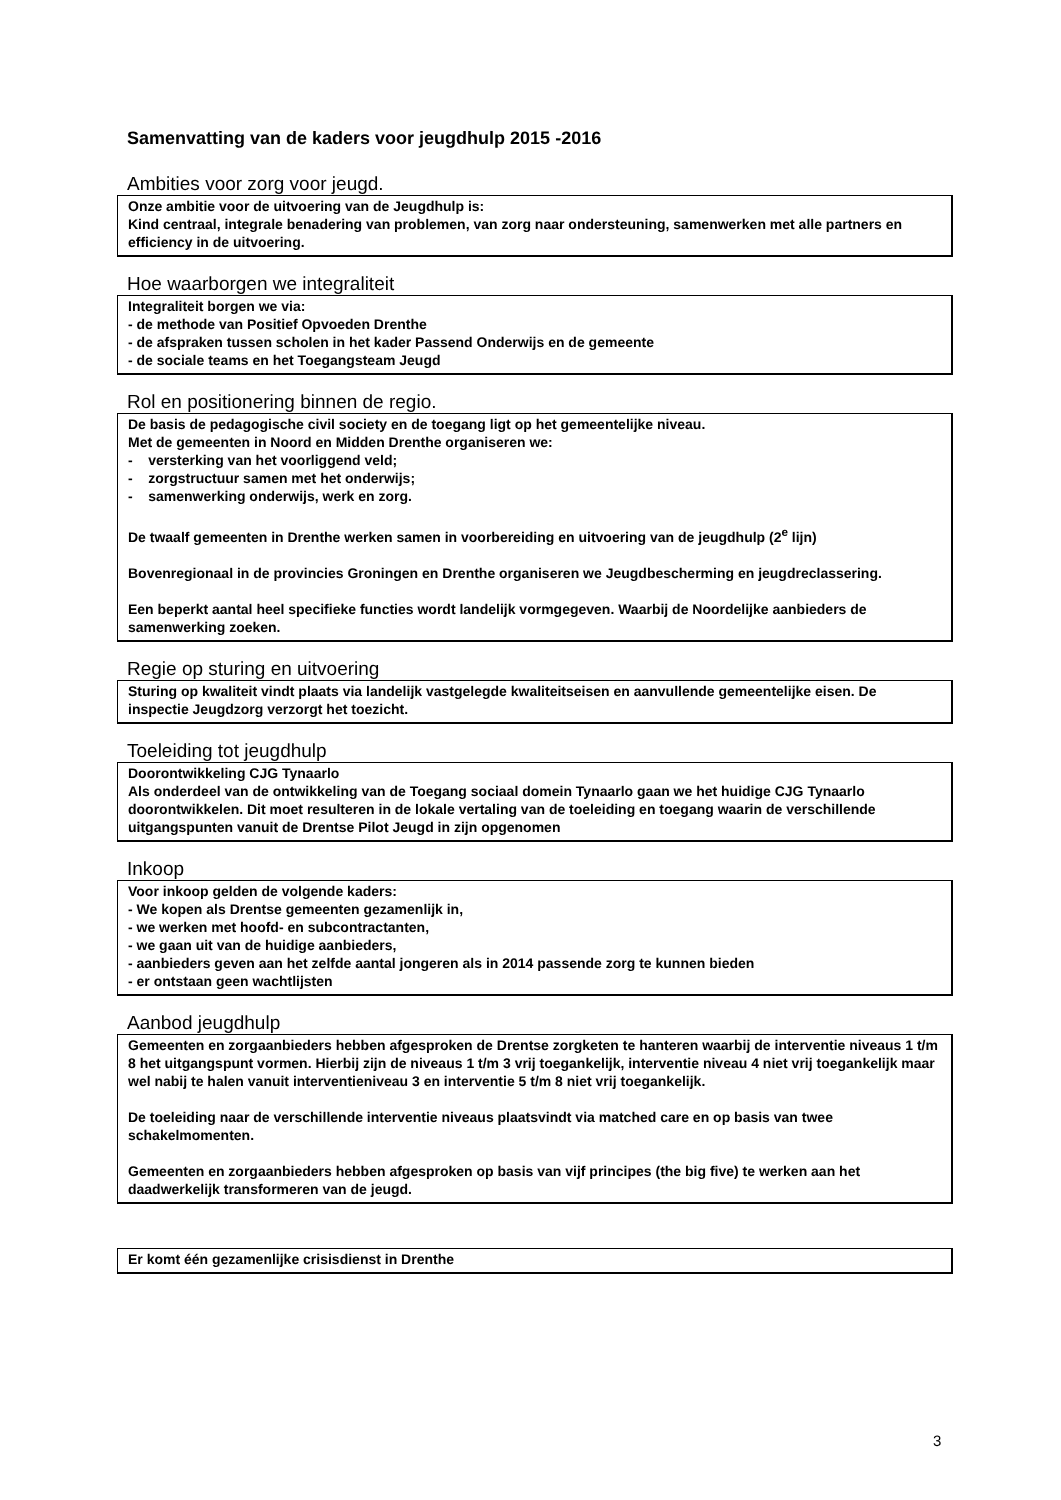Samenvatting van de kaders voor jeugdhulp 2015 -2016
Ambities voor zorg voor jeugd.
Onze ambitie voor de uitvoering van de Jeugdhulp is:
Kind centraal, integrale benadering van problemen, van zorg naar ondersteuning, samenwerken met alle partners en efficiency in de uitvoering.
Hoe waarborgen we integraliteit
Integraliteit borgen we via:
- de methode van Positief Opvoeden Drenthe
- de afspraken tussen scholen in het kader Passend Onderwijs en de gemeente
- de sociale teams en het Toegangsteam Jeugd
Rol en positionering binnen de regio.
De basis de pedagogische civil society en de toegang ligt op het gemeentelijke niveau.
Met de gemeenten in Noord en Midden Drenthe organiseren we:
- versterking van het voorliggend veld;
- zorgstructuur samen met het onderwijs;
- samenwerking onderwijs, werk en zorg.
De twaalf gemeenten in Drenthe werken samen in voorbereiding en uitvoering van de jeugdhulp (2<sup>e</sup> lijn)
Bovenregionaal in de provincies Groningen en Drenthe organiseren we Jeugdbescherming en jeugdreclassering.
Een beperkt aantal heel specifieke functies wordt landelijk vormgegeven. Waarbij de Noordelijke aanbieders de samenwerking zoeken.
Regie op sturing en uitvoering
Sturing op kwaliteit vindt plaats via landelijk vastgelegde kwaliteitseisen en aanvullende gemeentelijke eisen. De inspectie Jeugdzorg verzorgt het toezicht.
Toeleiding tot jeugdhulp
Doorontwikkeling CJG Tynaarlo
Als onderdeel van de ontwikkeling van de Toegang sociaal domein Tynaarlo gaan we het huidige CJG Tynaarlo doorontwikkelen. Dit moet resulteren in de lokale vertaling van de toeleiding en toegang waarin de verschillende uitgangspunten vanuit de Drentse Pilot Jeugd in zijn opgenomen
Inkoop
Voor inkoop gelden de volgende kaders:
- We kopen als Drentse gemeenten gezamenlijk in,
- we werken met hoofd- en subcontractanten,
- we gaan uit van de huidige aanbieders,
- aanbieders geven aan het zelfde aantal jongeren als in 2014 passende zorg te kunnen bieden
- er ontstaan geen wachtlijsten
Aanbod jeugdhulp
Gemeenten en zorgaanbieders hebben afgesproken de Drentse zorgketen te hanteren waarbij de interventie niveaus 1 t/m 8 het uitgangspunt vormen. Hierbij zijn de niveaus 1 t/m 3 vrij toegankelijk, interventie niveau 4 niet vrij toegankelijk maar wel nabij te halen vanuit interventieniveau 3 en interventie 5 t/m 8 niet vrij toegankelijk.
De toeleiding naar de verschillende interventie niveaus plaatsvindt via matched care en op basis van twee schakelmomenten.
Gemeenten en zorgaanbieders hebben afgesproken op basis van vijf principes (the big five) te werken aan het daadwerkelijk transformeren van de jeugd.
Er komt één gezamenlijke crisisdienst in Drenthe
3